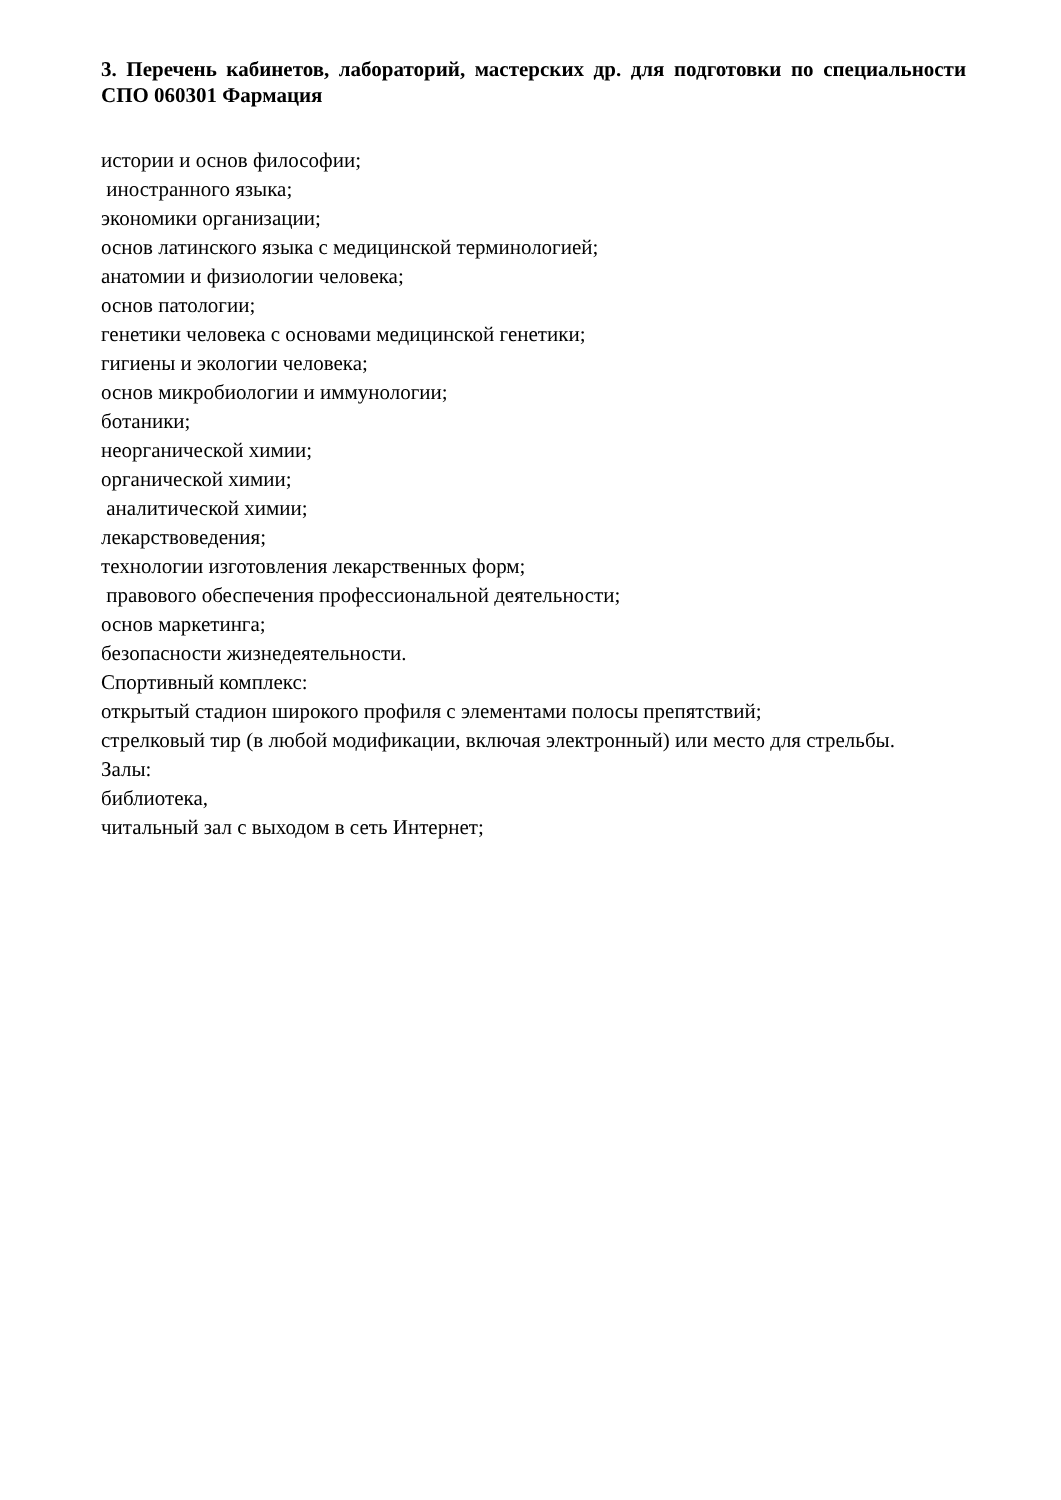3. Перечень кабинетов, лабораторий, мастерских др. для подготовки по специальности СПО 060301 Фармация
истории и основ философии;
иностранного языка;
экономики организации;
основ латинского языка с медицинской терминологией;
анатомии и физиологии человека;
основ патологии;
генетики человека с основами медицинской генетики;
гигиены и экологии человека;
основ микробиологии и иммунологии;
ботаники;
неорганической химии;
органической химии;
аналитической химии;
лекарствоведения;
технологии изготовления лекарственных форм;
правового обеспечения профессиональной деятельности;
основ маркетинга;
безопасности жизнедеятельности.
Спортивный комплекс:
открытый стадион широкого профиля с элементами полосы препятствий;
стрелковый тир (в любой модификации, включая электронный) или место для стрельбы.
Залы:
библиотека,
читальный зал с выходом в сеть Интернет;